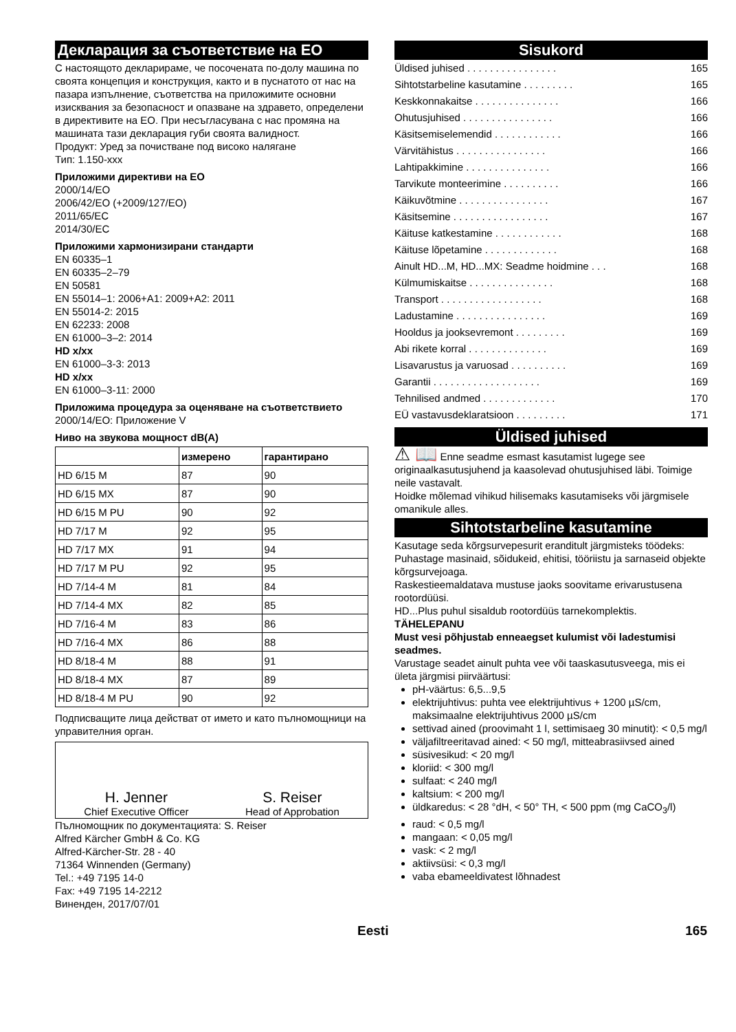Декларация за съответствие на ЕО
С настоящото декларираме, че посочената по-долу машина по своята концепция и конструкция, както и в пуснатото от нас на пазара изпълнение, съответства на приложимите основни изисквания за безопасност и опазване на здравето, определени в директивите на ЕО. При несъгласувана с нас промяна на машината тази декларация губи своята валидност.
Продукт: Уред за почистване под високо налягане
Тип: 1.150-xxx
Приложими директиви на ЕО
2000/14/EO
2006/42/EO (+2009/127/EO)
2011/65/EC
2014/30/EC
Приложими хармонизирани стандарти
EN 60335–1
EN 60335–2–79
EN 50581
EN 55014–1: 2006+A1: 2009+A2: 2011
EN 55014-2: 2015
EN 62233: 2008
EN 61000–3–2: 2014
HD x/xx
EN 61000–3-3: 2013
HD x/xx
EN 61000–3-11: 2000
Приложима процедура за оценяване на съответствието
2000/14/EO: Приложение V
Ниво на звукова мощност dB(A)
| | измерено | гарантирано |
| --- | --- | --- |
| HD 6/15 M | 87 | 90 |
| HD 6/15 MX | 87 | 90 |
| HD 6/15 M PU | 90 | 92 |
| HD 7/17 M | 92 | 95 |
| HD 7/17 MX | 91 | 94 |
| HD 7/17 M PU | 92 | 95 |
| HD 7/14-4 M | 81 | 84 |
| HD 7/14-4 MX | 82 | 85 |
| HD 7/16-4 M | 83 | 86 |
| HD 7/16-4 MX | 86 | 88 |
| HD 8/18-4 M | 88 | 91 |
| HD 8/18-4 MX | 87 | 89 |
| HD 8/18-4 M PU | 90 | 92 |
Подписващите лица действат от името и като пълномощници на управителния орган.
H. Jenner
Chief Executive Officer
S. Reiser
Head of Approbation
Пълномощник по документацията: S. Reiser
Alfred Kärcher GmbH & Co. KG
Alfred-Kärcher-Str. 28 - 40
71364 Winnenden (Germany)
Tel.: +49 7195 14-0
Fax: +49 7195 14-2212
Виненден, 2017/07/01
Sisukord
Üldised juhised . . . . . . . . . . . . . . . . 165
Sihtotstarbeline kasutamine . . . . . . . . . 165
Keskkonnakaitse . . . . . . . . . . . . . . . 166
Ohutusjuhised . . . . . . . . . . . . . . . . 166
Käsitsemiselemendid . . . . . . . . . . . . 166
Värvitähistus . . . . . . . . . . . . . . . . 166
Lahtipakkimine . . . . . . . . . . . . . . . 166
Tarvikute monteerimine . . . . . . . . . . 166
Käikuvõtmine . . . . . . . . . . . . . . . . 167
Käsitsemine . . . . . . . . . . . . . . . . . 167
Käituse katkestamine . . . . . . . . . . . . 168
Käituse lõpetamine . . . . . . . . . . . . . 168
Ainult HD...M, HD...MX: Seadme hoidmine . . . 168
Külmumiskaitse . . . . . . . . . . . . . . . 168
Transport . . . . . . . . . . . . . . . . . . 168
Ladustamine . . . . . . . . . . . . . . . . 169
Hooldus ja jooksevremont . . . . . . . . . 169
Abi rikete korral . . . . . . . . . . . . . . 169
Lisavarustus ja varuosad . . . . . . . . . . 169
Garantii . . . . . . . . . . . . . . . . . . . 169
Tehnilised andmed . . . . . . . . . . . . . 170
EÜ vastavusdeklaratsioon . . . . . . . . . 171
Üldised juhised
⚠ 📖 Enne seadme esmast kasutamist lugege see originaalkasutusjuhend ja kaasolevad ohutusjuhised läbi. Toimige neile vastavalt.
Hoidke mõlemad vihikud hilisemaks kasutamiseks või järgmisele omanikule alles.
Sihtotstarbeline kasutamine
Kasutage seda kõrgsurvepesurit eranditult järgmisteks töödeks:
Puhastage masinaid, sõidukeid, ehitisi, tööriistu ja sarnaseid objekte kõrgsurvejoaga.
Raskestieemaldatava mustuse jaoks soovitame erivarustusena rootordüüsi.
HD...Plus puhul sisaldub rootordüüs tarnekomplektis.
TÄHELEPANU
Must vesi põhjustab enneaegset kulumist või ladestumisi seadmes.
Varustage seadet ainult puhta vee või taaskasutusveega, mis ei ületa järgmisi piirväärtusi:
pH-väärtus: 6,5...9,5
elektrijuhtivus: puhta vee elektrijuhtivus + 1200 µS/cm, maksimaalne elektrijuhtivus 2000 µS/cm
settivad ained (proovimaht 1 l, settimisaeg 30 minutit): < 0,5 mg/l
väljafiltreeritavad ained: < 50 mg/l, mitteabrasiivsed ained
süsivesikud: < 20 mg/l
kloriid: < 300 mg/l
sulfaat: < 240 mg/l
kaltsium: < 200 mg/l
üldkaredus: < 28 °dH, < 50° TH, < 500 ppm (mg CaCO<sub>3</sub>/l)
raud: < 0,5 mg/l
mangaan: < 0,05 mg/l
vask: < 2 mg/l
aktiivsüsi: < 0,3 mg/l
vaba ebameeldivatest lõhnadest
Eesti 165